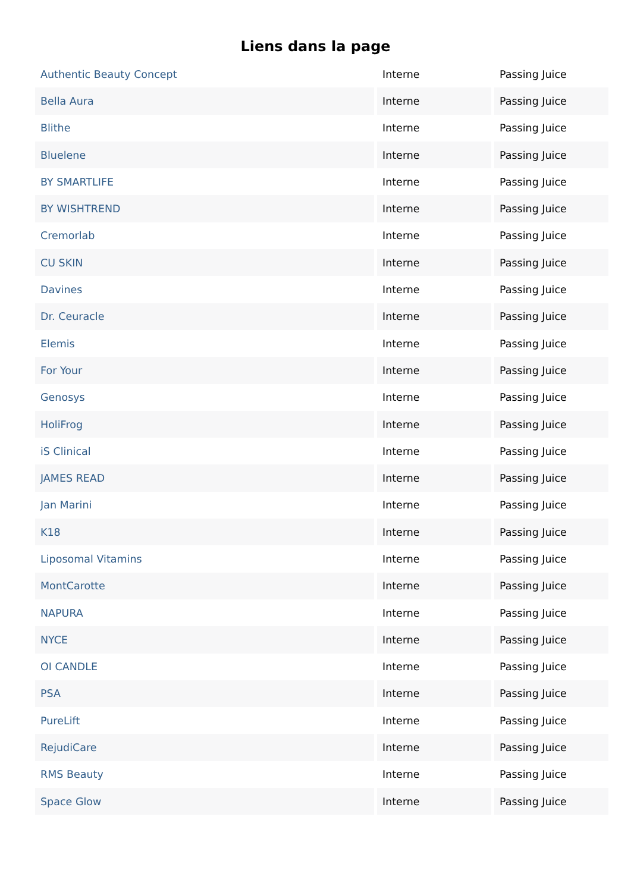Liens dans la page
| Authentic Beauty Concept | Interne | Passing Juice |
| Bella Aura | Interne | Passing Juice |
| Blithe | Interne | Passing Juice |
| Bluelene | Interne | Passing Juice |
| BY SMARTLIFE | Interne | Passing Juice |
| BY WISHTREND | Interne | Passing Juice |
| Cremorlab | Interne | Passing Juice |
| CU SKIN | Interne | Passing Juice |
| Davines | Interne | Passing Juice |
| Dr. Ceuracle | Interne | Passing Juice |
| Elemis | Interne | Passing Juice |
| For Your | Interne | Passing Juice |
| Genosys | Interne | Passing Juice |
| HoliFrog | Interne | Passing Juice |
| iS Clinical | Interne | Passing Juice |
| JAMES READ | Interne | Passing Juice |
| Jan Marini | Interne | Passing Juice |
| K18 | Interne | Passing Juice |
| Liposomal Vitamins | Interne | Passing Juice |
| MontCarotte | Interne | Passing Juice |
| NAPURA | Interne | Passing Juice |
| NYCE | Interne | Passing Juice |
| OI CANDLE | Interne | Passing Juice |
| PSA | Interne | Passing Juice |
| PureLift | Interne | Passing Juice |
| RejudiCare | Interne | Passing Juice |
| RMS Beauty | Interne | Passing Juice |
| Space Glow | Interne | Passing Juice |